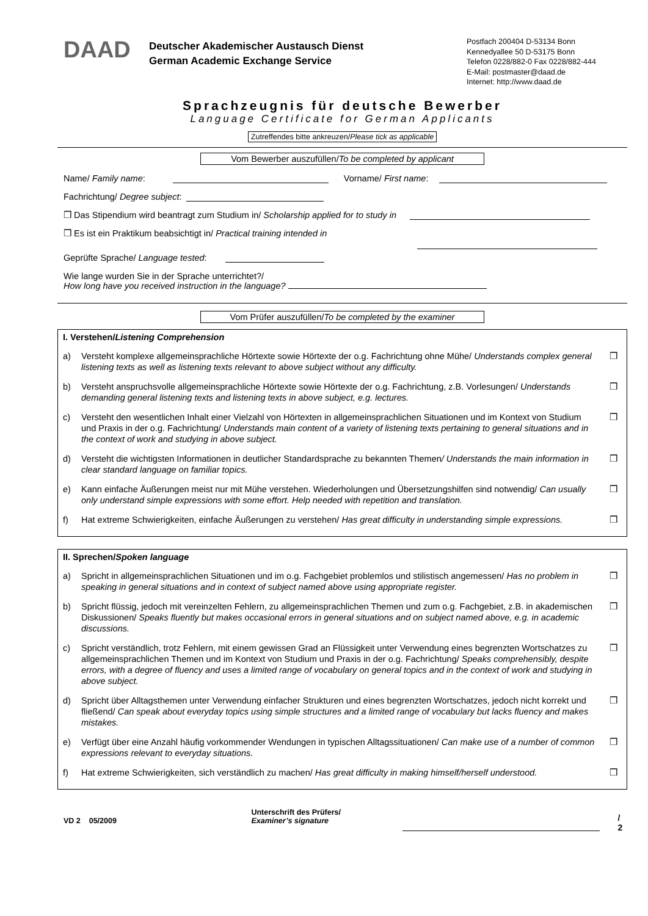DAAD
Deutscher Akademischer Austausch Dienst
German Academic Exchange Service
Postfach 200404 D-53134 Bonn
Kennedyallee 50 D-53175 Bonn
Telefon 0228/882-0 Fax 0228/882-444
E-Mail: postmaster@daad.de
Internet: http://www.daad.de
Sprachzeugnis für deutsche Bewerber
Language Certificate for German Applicants
Zutreffendes bitte ankreuzen/Please tick as applicable
Vom Bewerber auszufüllen/To be completed by applicant
Name/ Family name:
Vorname/ First name:
Fachrichtung/ Degree subject:
❒ Das Stipendium wird beantragt zum Studium in/ Scholarship applied for to study in
❒ Es ist ein Praktikum beabsichtigt in/ Practical training intended in
Geprüfte Sprache/ Language tested:
Wie lange wurden Sie in der Sprache unterrichtet?/
How long have you received instruction in the language?
Vom Prüfer auszufüllen/To be completed by the examiner
I. Verstehen/Listening Comprehension
a) Versteht komplexe allgemeinsprachliche Hörtexte sowie Hörtexte der o.g. Fachrichtung ohne Mühe/ Understands complex general listening texts as well as listening texts relevant to above subject without any difficulty. ❒
b) Versteht anspruchsvolle allgemeinsprachliche Hörtexte sowie Hörtexte der o.g. Fachrichtung, z.B. Vorlesungen/ Understands demanding general listening texts and listening texts in above subject, e.g. lectures. ❒
c) Versteht den wesentlichen Inhalt einer Vielzahl von Hörtexten in allgemeinsprachlichen Situationen und im Kontext von Studium und Praxis in der o.g. Fachrichtung/ Understands main content of a variety of listening texts pertaining to general situations and in the context of work and studying in above subject. ❒
d) Versteht die wichtigsten Informationen in deutlicher Standardsprache zu bekannten Themen/ Understands the main information in clear standard language on familiar topics. ❒
e) Kann einfache Äußerungen meist nur mit Mühe verstehen. Wiederholungen und Übersetzungshilfen sind notwendig/ Can usually only understand simple expressions with some effort. Help needed with repetition and translation. ❒
f) Hat extreme Schwierigkeiten, einfache Äußerungen zu verstehen/ Has great difficulty in understanding simple expressions. ❒
II. Sprechen/Spoken language
a) Spricht in allgemeinsprachlichen Situationen und im o.g. Fachgebiet problemlos und stilistisch angemessen/ Has no problem in speaking in general situations and in context of subject named above using appropriate register. ❒
b) Spricht flüssig, jedoch mit vereinzelten Fehlern, zu allgemeinsprachlichen Themen und zum o.g. Fachgebiet, z.B. in akademischen Diskussionen/ Speaks fluently but makes occasional errors in general situations and on subject named above, e.g. in academic discussions. ❒
c) Spricht verständlich, trotz Fehlern, mit einem gewissen Grad an Flüssigkeit unter Verwendung eines begrenzten Wortschatzes zu allgemeinsprachlichen Themen und im Kontext von Studium und Praxis in der o.g. Fachrichtung/ Speaks comprehensibly, despite errors, with a degree of fluency and uses a limited range of vocabulary on general topics and in the context of work and studying in above subject. ❒
d) Spricht über Alltagsthemen unter Verwendung einfacher Strukturen und eines begrenzten Wortschatzes, jedoch nicht korrekt und fließend/ Can speak about everyday topics using simple structures and a limited range of vocabulary but lacks fluency and makes mistakes. ❒
e) Verfügt über eine Anzahl häufig vorkommender Wendungen in typischen Alltagssituationen/ Can make use of a number of common expressions relevant to everyday situations. ❒
f) Hat extreme Schwierigkeiten, sich verständlich zu machen/ Has great difficulty in making himself/herself understood. ❒
VD 2 05/2009
Unterschrift des Prüfers/
Examiner’s signature
/ 2